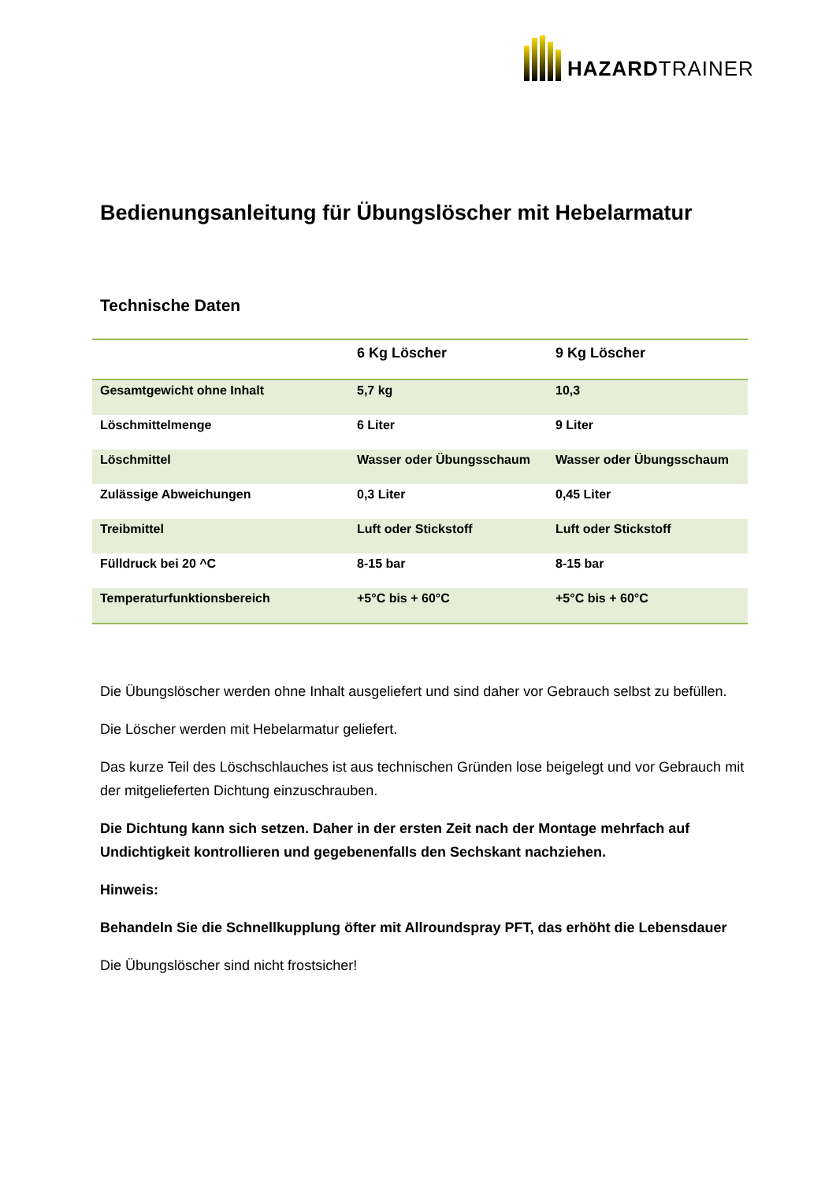HAZARDTRAINER
Bedienungsanleitung für Übungslöscher mit Hebelarmatur
Technische Daten
| | 6 Kg Löscher | 9 Kg Löscher |
| --- | --- | --- |
| Gesamtgewicht ohne Inhalt | 5,7 kg | 10,3 |
| Löschmittelmenge | 6 Liter | 9 Liter |
| Löschmittel | Wasser oder Übungsschaum | Wasser oder Übungsschaum |
| Zulässige Abweichungen | 0,3 Liter | 0,45 Liter |
| Treibmittel | Luft oder Stickstoff | Luft oder Stickstoff |
| Fülldruck bei 20 ^C | 8-15 bar | 8-15 bar |
| Temperaturfunktionsbereich | +5°C bis + 60°C | +5°C bis + 60°C |
Die Übungslöscher werden ohne Inhalt ausgeliefert und sind daher vor Gebrauch selbst zu befüllen.
Die Löscher werden mit Hebelarmatur geliefert.
Das kurze Teil des Löschschlauches ist aus technischen Gründen lose beigelegt und vor Gebrauch mit der mitgelieferten Dichtung einzuschrauben.
Die Dichtung kann sich setzen. Daher in der ersten Zeit nach der Montage mehrfach auf Undichtigkeit kontrollieren und gegebenenfalls den Sechskant nachziehen.
Hinweis:
Behandeln Sie die Schnellkupplung öfter mit Allroundspray PFT, das erhöht die Lebensdauer
Die Übungslöscher sind nicht frostsicher!